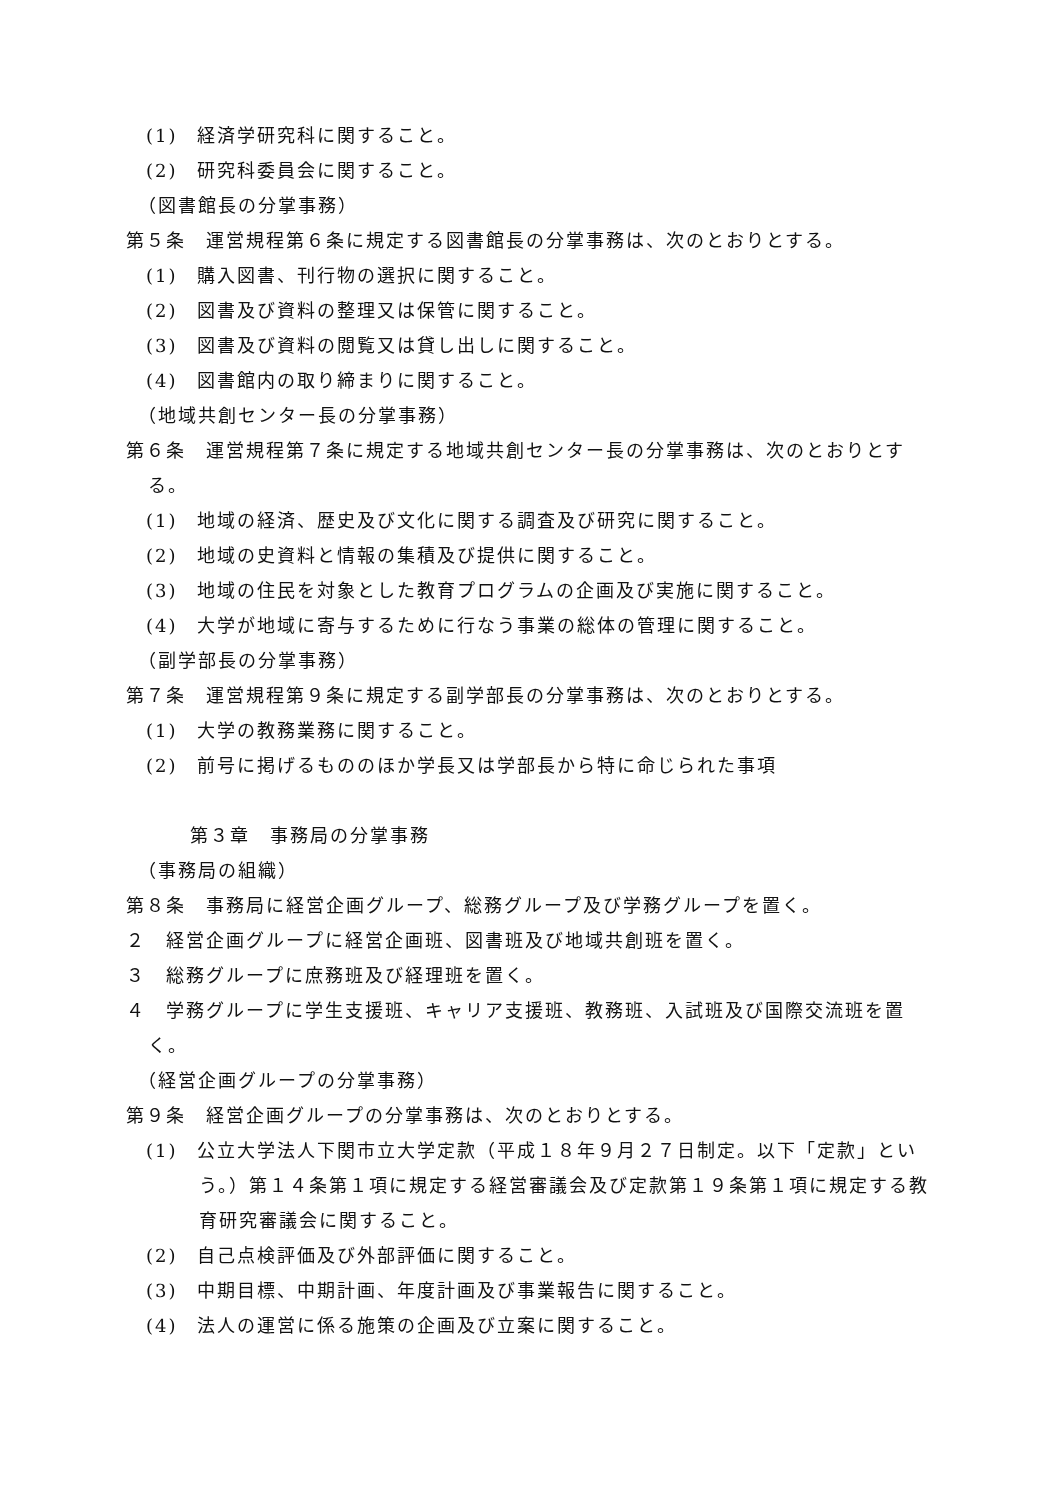(1)　経済学研究科に関すること。
(2)　研究科委員会に関すること。
（図書館長の分掌事務）
第５条　運営規程第６条に規定する図書館長の分掌事務は、次のとおりとする。
(1)　購入図書、刊行物の選択に関すること。
(2)　図書及び資料の整理又は保管に関すること。
(3)　図書及び資料の閲覧又は貸し出しに関すること。
(4)　図書館内の取り締まりに関すること。
（地域共創センター長の分掌事務）
第６条　運営規程第７条に規定する地域共創センター長の分掌事務は、次のとおりとする。
(1)　地域の経済、歴史及び文化に関する調査及び研究に関すること。
(2)　地域の史資料と情報の集積及び提供に関すること。
(3)　地域の住民を対象とした教育プログラムの企画及び実施に関すること。
(4)　大学が地域に寄与するために行なう事業の総体の管理に関すること。
（副学部長の分掌事務）
第７条　運営規程第９条に規定する副学部長の分掌事務は、次のとおりとする。
(1)　大学の教務業務に関すること。
(2)　前号に掲げるもののほか学長又は学部長から特に命じられた事項
第３章　事務局の分掌事務
（事務局の組織）
第８条　事務局に経営企画グループ、総務グループ及び学務グループを置く。
２　経営企画グループに経営企画班、図書班及び地域共創班を置く。
３　総務グループに庶務班及び経理班を置く。
４　学務グループに学生支援班、キャリア支援班、教務班、入試班及び国際交流班を置く。
（経営企画グループの分掌事務）
第９条　経営企画グループの分掌事務は、次のとおりとする。
(1)　公立大学法人下関市立大学定款（平成１８年９月２７日制定。以下「定款」という。）第１４条第１項に規定する経営審議会及び定款第１９条第１項に規定する教育研究審議会に関すること。
(2)　自己点検評価及び外部評価に関すること。
(3)　中期目標、中期計画、年度計画及び事業報告に関すること。
(4)　法人の運営に係る施策の企画及び立案に関すること。